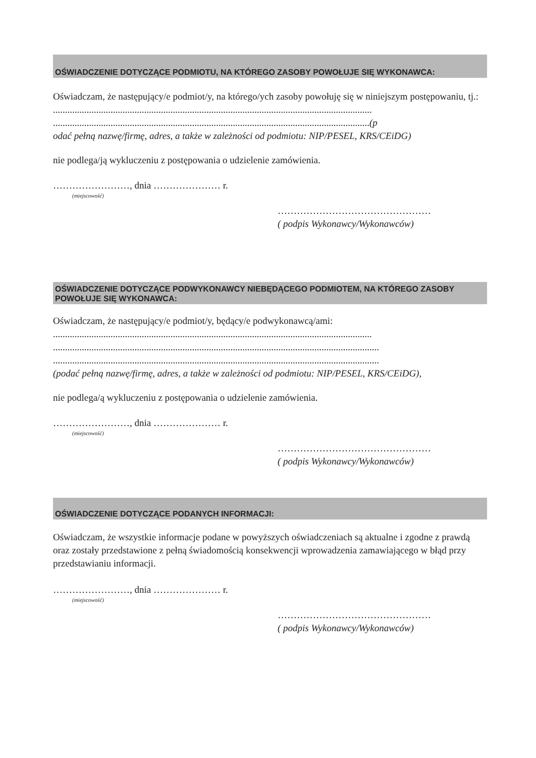OŚWIADCZENIE DOTYCZĄCE PODMIOTU, NA KTÓREGO ZASOBY POWOŁUJE SIĘ WYKONAWCA:
Oświadczam, że następujący/e podmiot/y, na którego/ych zasoby powołuję się w niniejszym postępowaniu, tj.:
.....................................................................................................................................
....................................................................................................................................(p
odać pełną nazwę/firmę, adres, a także w zależności od podmiotu: NIP/PESEL, KRS/CEiDG)
nie podlega/ją wykluczeniu z postępowania o udzielenie zamówienia.
……………………, dnia ………………… r.
(miejscowość)
…………………………………………
( podpis Wykonawcy/Wykonawców)
OŚWIADCZENIE DOTYCZĄCE PODWYKONAWCY NIEBĘDĄCEGO PODMIOTEM, NA KTÓREGO ZASOBY POWOŁUJE SIĘ WYKONAWCA:
Oświadczam, że następujący/e podmiot/y, będący/e podwykonawcą/ami:
.....................................................................................................................................
........................................................................................................................................
........................................................................................................................................
(podać pełną nazwę/firmę, adres, a także w zależności od podmiotu: NIP/PESEL, KRS/CEiDG),
nie podlega/ą wykluczeniu z postępowania o udzielenie zamówienia.
……………………, dnia ………………… r.
(miejscowość)
…………………………………………
( podpis Wykonawcy/Wykonawców)
OŚWIADCZENIE DOTYCZĄCE PODANYCH INFORMACJI:
Oświadczam, że wszystkie informacje podane w powyższych oświadczeniach są aktualne i zgodne z prawdą oraz zostały przedstawione z pełną świadomością konsekwencji wprowadzenia zamawiającego w błąd przy przedstawianiu informacji.
……………………, dnia ………………… r.
(miejscowość)
…………………………………………
( podpis Wykonawcy/Wykonawców)